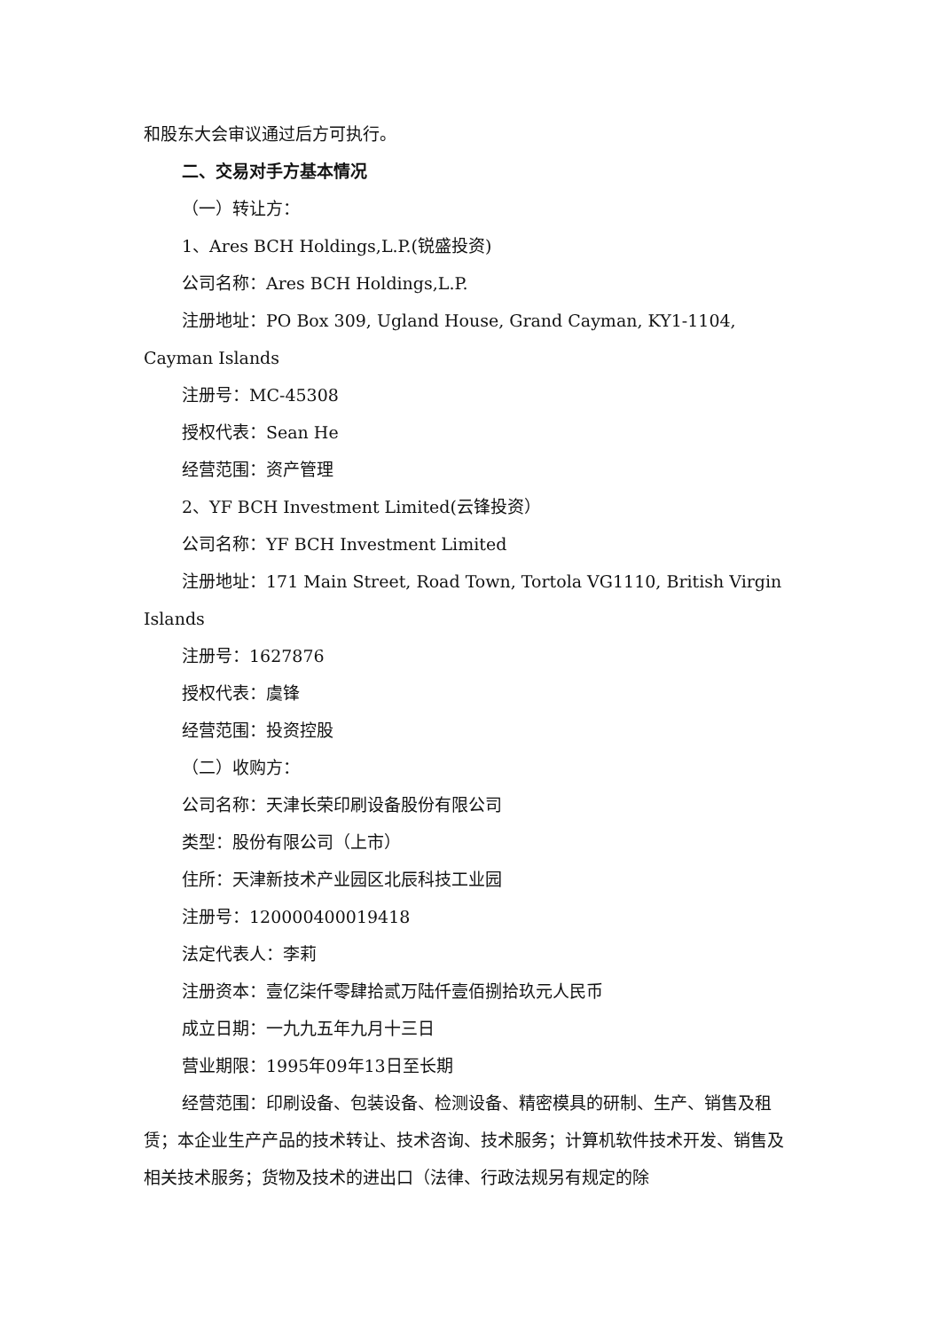和股东大会审议通过后方可执行。
二、交易对手方基本情况
（一）转让方：
1、Ares BCH Holdings,L.P.(锐盛投资)
公司名称：Ares BCH Holdings,L.P.
注册地址：PO Box 309, Ugland House, Grand Cayman, KY1-1104, Cayman Islands
注册号：MC-45308
授权代表：Sean He
经营范围：资产管理
2、YF BCH Investment Limited(云锋投资）
公司名称：YF BCH Investment Limited
注册地址：171 Main Street, Road Town, Tortola VG1110, British Virgin Islands
注册号：1627876
授权代表：虞锋
经营范围：投资控股
（二）收购方：
公司名称：天津长荣印刷设备股份有限公司
类型：股份有限公司（上市）
住所：天津新技术产业园区北辰科技工业园
注册号：120000400019418
法定代表人：李莉
注册资本：壹亿柒仟零肆拾贰万陆仟壹佰捌拾玖元人民币
成立日期：一九九五年九月十三日
营业期限：1995年09年13日至长期
经营范围：印刷设备、包装设备、检测设备、精密模具的研制、生产、销售及租赁；本企业生产产品的技术转让、技术咨询、技术服务；计算机软件技术开发、销售及相关技术服务；货物及技术的进出口（法律、行政法规另有规定的除